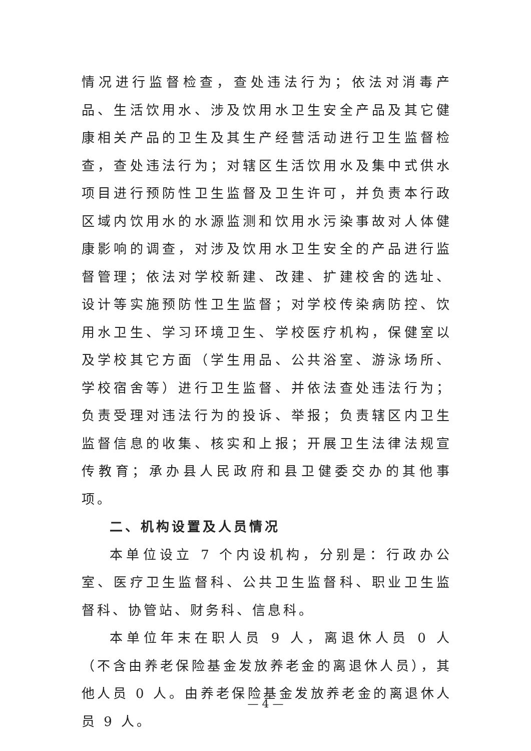情况进行监督检查，查处违法行为；依法对消毒产品、生活饮用水、涉及饮用水卫生安全产品及其它健康相关产品的卫生及其生产经营活动进行卫生监督检查，查处违法行为；对辖区生活饮用水及集中式供水项目进行预防性卫生监督及卫生许可，并负责本行政区域内饮用水的水源监测和饮用水污染事故对人体健康影响的调查，对涉及饮用水卫生安全的产品进行监督管理；依法对学校新建、改建、扩建校舍的选址、设计等实施预防性卫生监督；对学校传染病防控、饮用水卫生、学习环境卫生、学校医疗机构，保健室以及学校其它方面（学生用品、公共浴室、游泳场所、学校宿舍等）进行卫生监督、并依法查处违法行为；负责受理对违法行为的投诉、举报；负责辖区内卫生监督信息的收集、核实和上报；开展卫生法律法规宣传教育；承办县人民政府和县卫健委交办的其他事项。
二、机构设置及人员情况
本单位设立 7 个内设机构，分别是：行政办公室、医疗卫生监督科、公共卫生监督科、职业卫生监督科、协管站、财务科、信息科。
本单位年末在职人员 9 人，离退休人员 0 人（不含由养老保险基金发放养老金的离退休人员），其他人员 0 人。由养老保险基金发放养老金的离退休人员 9 人。
— 4 —